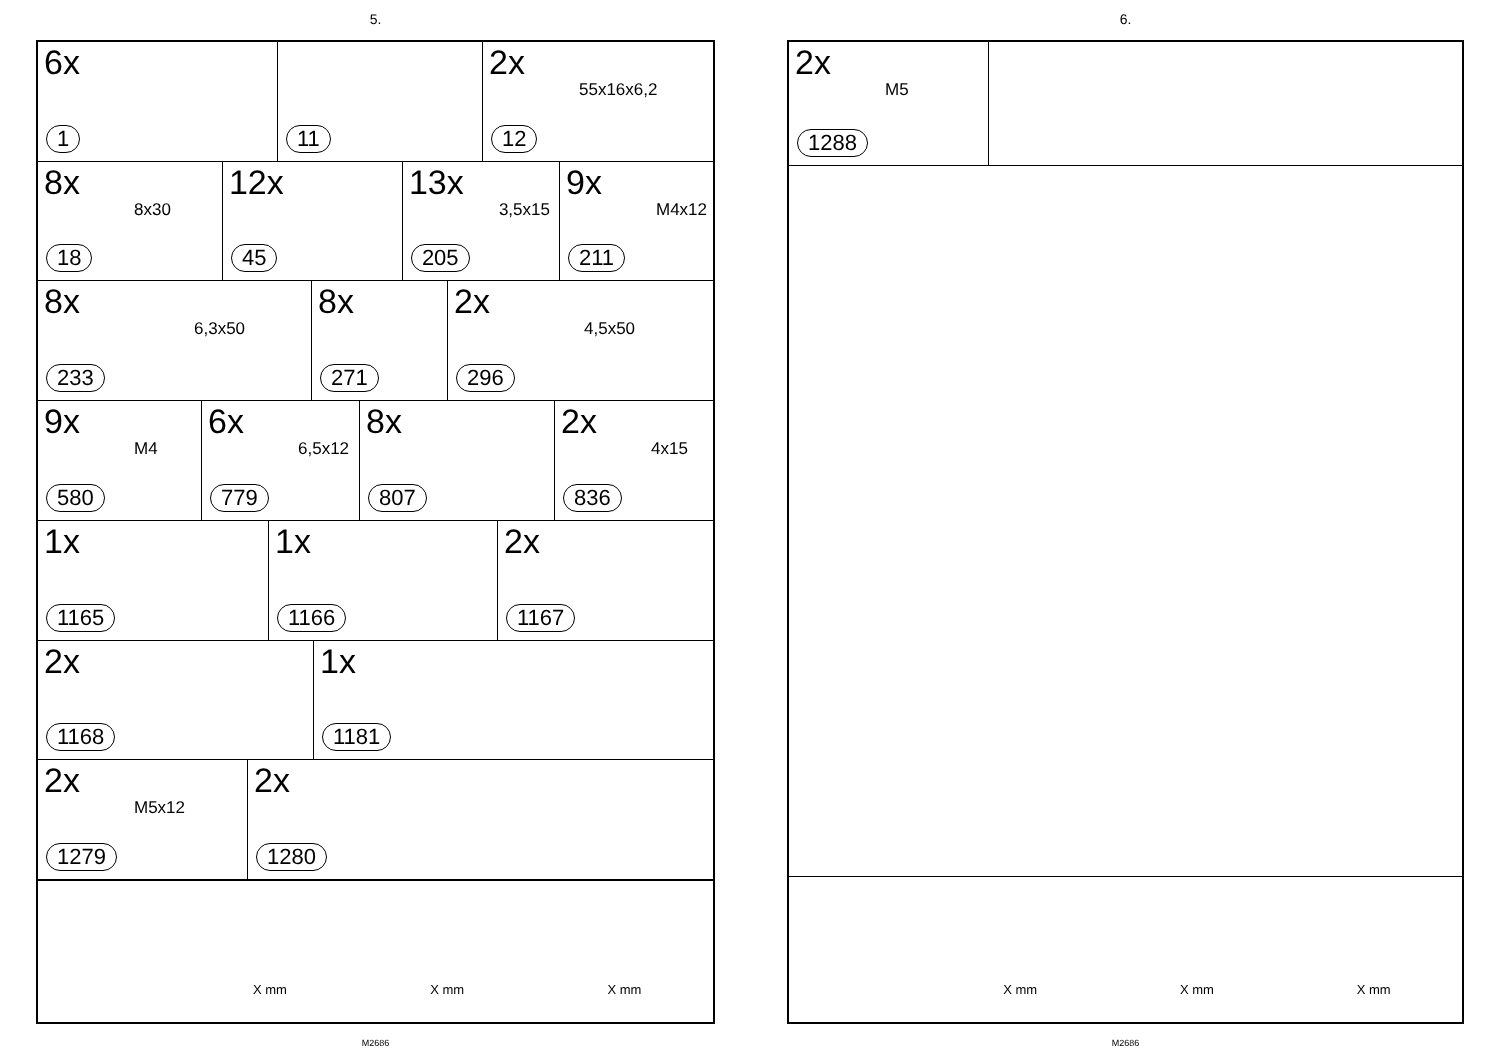5.
6x
1
11
2x
55x16x6,2
12
8x
8x30
18
12x
45
13x
3,5x15
205
9x
M4x12
211
8x
6,3x50
233
8x
271
2x
4,5x50
296
9x
M4
580
6x
6,5x12
779
8x
807
2x
4x15
836
1x
1165
1x
1166
2x
1167
2x
1168
1x
1181
2x
M5x12
1279
2x
1280
X mm X mm X mm
M2686
6.
2x
M5
1288
X mm X mm X mm
M2686